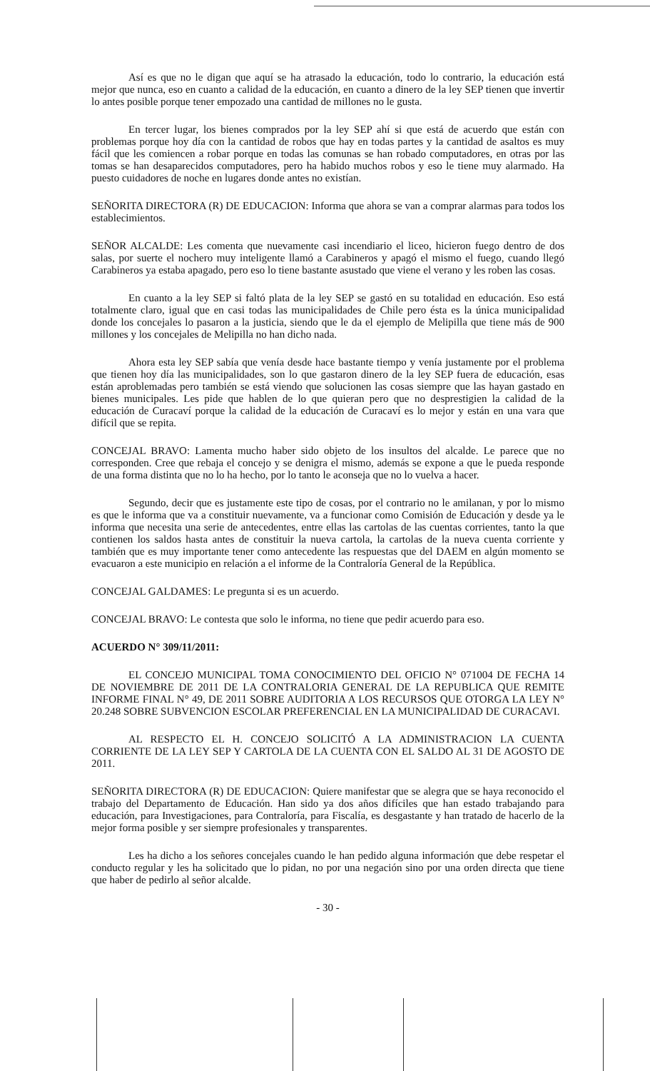Así es que no le digan que aquí se ha atrasado la educación, todo lo contrario, la educación está mejor que nunca, eso en cuanto a calidad de la educación, en cuanto a dinero de la ley SEP tienen que invertir lo antes posible porque tener empozado una cantidad de millones no le gusta.
En tercer lugar, los bienes comprados por la ley SEP ahí si que está de acuerdo que están con problemas porque hoy día con la cantidad de robos que hay en todas partes y la cantidad de asaltos es muy fácil que les comiencen a robar porque en todas las comunas se han robado computadores, en otras por las tomas se han desaparecidos computadores, pero ha habido muchos robos y eso le tiene muy alarmado. Ha puesto cuidadores de noche en lugares donde antes no existían.
SEÑORITA DIRECTORA (R) DE EDUCACION: Informa que ahora se van a comprar alarmas para todos los establecimientos.
SEÑOR ALCALDE: Les comenta que nuevamente casi incendiario el liceo, hicieron fuego dentro de dos salas, por suerte el nochero muy inteligente llamó a Carabineros y apagó el mismo el fuego, cuando llegó Carabineros ya estaba apagado, pero eso lo tiene bastante asustado que viene el verano y les roben las cosas.
En cuanto a la ley SEP si faltó plata de la ley SEP se gastó en su totalidad en educación. Eso está totalmente claro, igual que en casi todas las municipalidades de Chile pero ésta es la única municipalidad donde los concejales lo pasaron a la justicia, siendo que le da el ejemplo de Melipilla que tiene más de 900 millones y los concejales de Melipilla no han dicho nada.
Ahora esta ley SEP sabía que venía desde hace bastante tiempo y venía justamente por el problema que tienen hoy día las municipalidades, son lo que gastaron dinero de la ley SEP fuera de educación, esas están aproblemadas pero también se está viendo que solucionen las cosas siempre que las hayan gastado en bienes municipales. Les pide que hablen de lo que quieran pero que no desprestigien la calidad de la educación de Curacaví porque la calidad de la educación de Curacaví es lo mejor y están en una vara que difícil que se repita.
CONCEJAL BRAVO: Lamenta mucho haber sido objeto de los insultos del alcalde. Le parece que no corresponden. Cree que rebaja el concejo y se denigra el mismo, además se expone a que le pueda responde de una forma distinta que no lo ha hecho, por lo tanto le aconseja que no lo vuelva a hacer.
Segundo, decir que es justamente este tipo de cosas, por el contrario no le amilanan, y por lo mismo es que le informa que va a constituir nuevamente, va a funcionar como Comisión de Educación y desde ya le informa que necesita una serie de antecedentes, entre ellas las cartolas de las cuentas corrientes, tanto la que contienen los saldos hasta antes de constituir la nueva cartola, la cartolas de la nueva cuenta corriente y también que es muy importante tener como antecedente las respuestas que del DAEM en algún momento se evacuaron a este municipio en relación a el informe de la Contraloría General de la República.
CONCEJAL GALDAMES: Le pregunta si es un acuerdo.
CONCEJAL BRAVO: Le contesta que solo le informa, no tiene que pedir acuerdo para eso.
ACUERDO N° 309/11/2011:
EL CONCEJO MUNICIPAL TOMA CONOCIMIENTO DEL OFICIO N° 071004 DE FECHA 14 DE NOVIEMBRE DE 2011 DE LA CONTRALORIA GENERAL DE LA REPUBLICA QUE REMITE INFORME FINAL N° 49, DE 2011 SOBRE AUDITORIA A LOS RECURSOS QUE OTORGA LA LEY N° 20.248 SOBRE SUBVENCION ESCOLAR PREFERENCIAL EN LA MUNICIPALIDAD DE CURACAVI.
AL RESPECTO EL H. CONCEJO SOLICITÓ A LA ADMINISTRACION LA CUENTA CORRIENTE DE LA LEY SEP Y CARTOLA DE LA CUENTA CON EL SALDO AL 31 DE AGOSTO DE 2011.
SEÑORITA DIRECTORA (R) DE EDUCACION: Quiere manifestar que se alegra que se haya reconocido el trabajo del Departamento de Educación. Han sido ya dos años difíciles que han estado trabajando para educación, para Investigaciones, para Contraloría, para Fiscalía, es desgastante y han tratado de hacerlo de la mejor forma posible y ser siempre profesionales y transparentes.
Les ha dicho a los señores concejales cuando le han pedido alguna información que debe respetar el conducto regular y les ha solicitado que lo pidan, no por una negación sino por una orden directa que tiene que haber de pedirlo al señor alcalde.
- 30 -